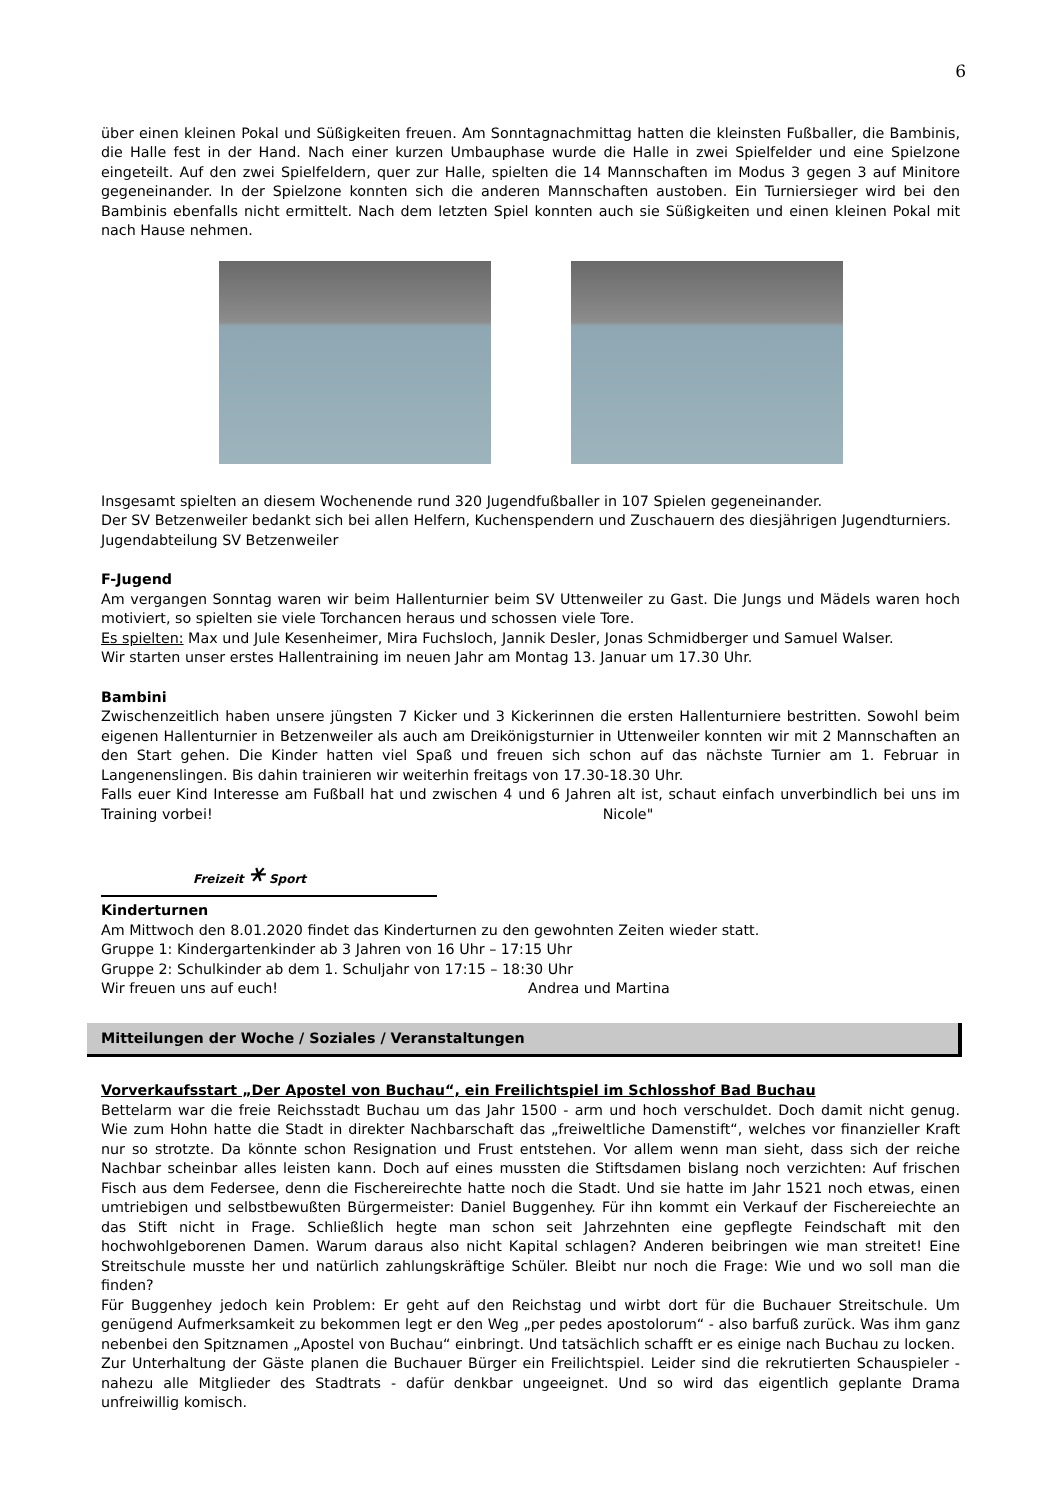6
über einen kleinen Pokal und Süßigkeiten freuen. Am Sonntagnachmittag hatten die kleinsten Fußballer, die Bambinis, die Halle fest in der Hand. Nach einer kurzen Umbauphase wurde die Halle in zwei Spielfelder und eine Spielzone eingeteilt. Auf den zwei Spielfeldern, quer zur Halle, spielten die 14 Mannschaften im Modus 3 gegen 3 auf Minitore gegeneinander. In der Spielzone konnten sich die anderen Mannschaften austoben. Ein Turniersieger wird bei den Bambinis ebenfalls nicht ermittelt. Nach dem letzten Spiel konnten auch sie Süßigkeiten und einen kleinen Pokal mit nach Hause nehmen.
Insgesamt spielten an diesem Wochenende rund 320 Jugendfußballer in 107 Spielen gegeneinander.
Der SV Betzenweiler bedankt sich bei allen Helfern, Kuchenspendern und Zuschauern des diesjährigen Jugendturniers.
Jugendabteilung SV Betzenweiler
F-Jugend
Am vergangen Sonntag waren wir beim Hallenturnier beim SV Uttenweiler zu Gast. Die Jungs und Mädels waren hoch motiviert, so spielten sie viele Torchancen heraus und schossen viele Tore.
Es spielten: Max und Jule Kesenheimer, Mira Fuchsloch, Jannik Desler, Jonas Schmidberger und Samuel Walser.
Wir starten unser erstes Hallentraining im neuen Jahr am Montag 13. Januar um 17.30 Uhr.
Bambini
Zwischenzeitlich haben unsere jüngsten 7 Kicker und 3 Kickerinnen die ersten Hallenturniere bestritten. Sowohl beim eigenen Hallenturnier in Betzenweiler als auch am Dreikönigsturnier in Uttenweiler konnten wir mit 2 Mannschaften an den Start gehen. Die Kinder hatten viel Spaß und freuen sich schon auf das nächste Turnier am 1. Februar in Langenenslingen. Bis dahin trainieren wir weiterhin freitags von 17.30-18.30 Uhr.
Falls euer Kind Interesse am Fußball hat und zwischen 4 und 6 Jahren alt ist, schaut einfach unverbindlich bei uns im Training vorbei! Nicole"
Freizeit ⚹ Sport
Kinderturnen
Am Mittwoch den 8.01.2020 findet das Kinderturnen zu den gewohnten Zeiten wieder statt.
Gruppe 1: Kindergartenkinder ab 3 Jahren von 16 Uhr – 17:15 Uhr
Gruppe 2: Schulkinder ab dem 1. Schuljahr von 17:15 – 18:30 Uhr
Wir freuen uns auf euch! Andrea und Martina
Mitteilungen der Woche / Soziales / Veranstaltungen
Vorverkaufsstart „Der Apostel von Buchau“, ein Freilichtspiel im Schlosshof Bad Buchau
Bettelarm war die freie Reichsstadt Buchau um das Jahr 1500 - arm und hoch verschuldet. Doch damit nicht genug. Wie zum Hohn hatte die Stadt in direkter Nachbarschaft das „freiweltliche Damenstift“, welches vor finanzieller Kraft nur so strotzte. Da könnte schon Resignation und Frust entstehen. Vor allem wenn man sieht, dass sich der reiche Nachbar scheinbar alles leisten kann. Doch auf eines mussten die Stiftsdamen bislang noch verzichten: Auf frischen Fisch aus dem Federsee, denn die Fischereirechte hatte noch die Stadt. Und sie hatte im Jahr 1521 noch etwas, einen umtriebigen und selbstbewußten Bürgermeister: Daniel Buggenhey. Für ihn kommt ein Verkauf der Fischereiechte an das Stift nicht in Frage. Schließlich hegte man schon seit Jahrzehnten eine gepflegte Feindschaft mit den hochwohlgeborenen Damen. Warum daraus also nicht Kapital schlagen? Anderen beibringen wie man streitet! Eine Streitschule musste her und natürlich zahlungskräftige Schüler. Bleibt nur noch die Frage: Wie und wo soll man die finden?
Für Buggenhey jedoch kein Problem: Er geht auf den Reichstag und wirbt dort für die Buchauer Streitschule. Um genügend Aufmerksamkeit zu bekommen legt er den Weg „per pedes apostolorum“ - also barfuß zurück. Was ihm ganz nebenbei den Spitznamen „Apostel von Buchau“ einbringt. Und tatsächlich schafft er es einige nach Buchau zu locken.
Zur Unterhaltung der Gäste planen die Buchauer Bürger ein Freilichtspiel. Leider sind die rekrutierten Schauspieler - nahezu alle Mitglieder des Stadtrats - dafür denkbar ungeeignet. Und so wird das eigentlich geplante Drama unfreiwillig komisch.